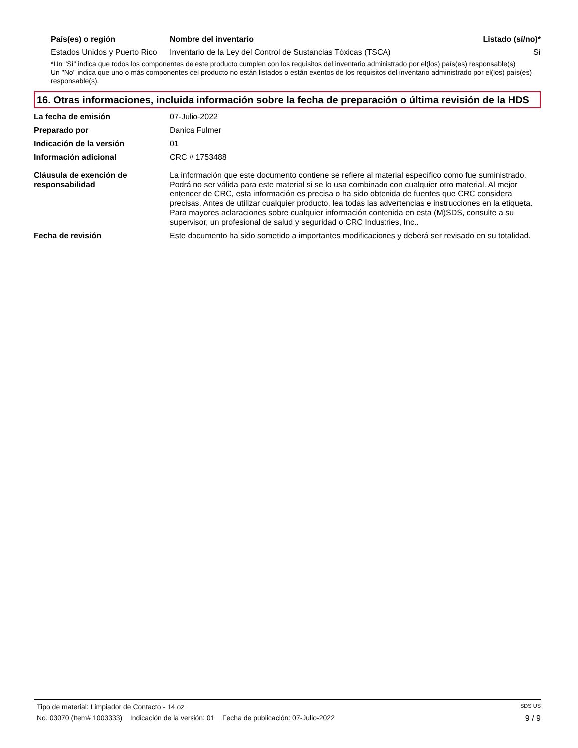| País(es) o región | Nombre del inventario | Listado (sí/no)* |
| --- | --- | --- |
| Estados Unidos y Puerto Rico | Inventario de la Ley del Control de Sustancias Tóxicas (TSCA) | Sí |
*Un "Sí" indica que todos los componentes de este producto cumplen con los requisitos del inventario administrado por el(los) país(es) responsable(s)
Un "No" indica que uno o más componentes del producto no están listados o están exentos de los requisitos del inventario administrado por el(los) país(es) responsable(s).
16. Otras informaciones, incluida información sobre la fecha de preparación o última revisión de la HDS
| La fecha de emisión | 07-Julio-2022 |
| Preparado por | Danica Fulmer |
| Indicación de la versión | 01 |
| Información adicional | CRC # 1753488 |
| Cláusula de exención de responsabilidad | La información que este documento contiene se refiere al material específico como fue suministrado. Podrá no ser válida para este material si se lo usa combinado con cualquier otro material. Al mejor entender de CRC, esta información es precisa o ha sido obtenida de fuentes que CRC considera precisas. Antes de utilizar cualquier producto, lea todas las advertencias e instrucciones en la etiqueta. Para mayores aclaraciones sobre cualquier información contenida en esta (M)SDS, consulte a su supervisor, un profesional de salud y seguridad o CRC Industries, Inc.. |
| Fecha de revisión | Este documento ha sido sometido a importantes modificaciones y deberá ser revisado en su totalidad. |
Tipo de material: Limpiador de Contacto - 14 oz SDS US
No. 03070 (Item# 1003333) Indicación de la versión: 01 Fecha de publicación: 07-Julio-2022 9 / 9